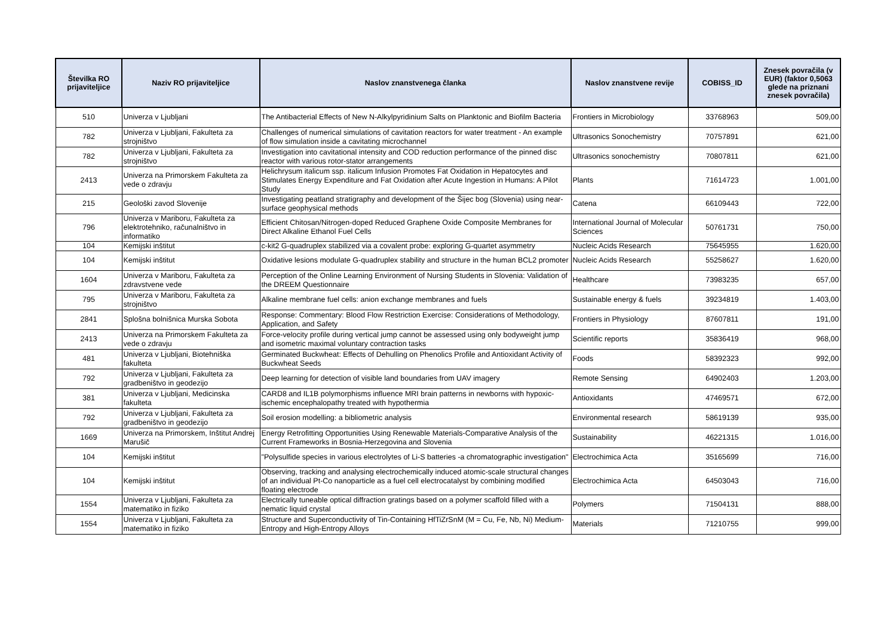| Številka RO prijaviteljice | Naziv RO prijaviteljice | Naslov znanstvenega članka | Naslov znanstvene revije | COBISS_ID | Znesek povračila (v EUR) (faktor 0,5063 glede na priznani znesek povračila) |
| --- | --- | --- | --- | --- | --- |
| 510 | Univerza v Ljubljani | The Antibacterial Effects of New N-Alkylpyridinium Salts on Planktonic and Biofilm Bacteria | Frontiers in Microbiology | 33768963 | 509,00 |
| 782 | Univerza v Ljubljani, Fakulteta za strojništvo | Challenges of numerical simulations of cavitation reactors for water treatment - An example of flow simulation inside a cavitating microchannel | Ultrasonics Sonochemistry | 70757891 | 621,00 |
| 782 | Univerza v Ljubljani, Fakulteta za strojništvo | Investigation into cavitational intensity and COD reduction performance of the pinned disc reactor with various rotor-stator arrangements | Ultrasonics sonochemistry | 70807811 | 621,00 |
| 2413 | Univerza na Primorskem Fakulteta za vede o zdravju | Helichrysum italicum ssp. italicum Infusion Promotes Fat Oxidation in Hepatocytes and Stimulates Energy Expenditure and Fat Oxidation after Acute Ingestion in Humans: A Pilot Study | Plants | 71614723 | 1.001,00 |
| 215 | Geološki zavod Slovenije | Investigating peatland stratigraphy and development of the Šijec bog (Slovenia) using near-surface geophysical methods | Catena | 66109443 | 722,00 |
| 796 | Univerza v Mariboru, Fakulteta za elektrotehniko, računalništvo in informatiko | Efficient Chitosan/Nitrogen-doped Reduced Graphene Oxide Composite Membranes for Direct Alkaline Ethanol Fuel Cells | International Journal of Molecular Sciences | 50761731 | 750,00 |
| 104 | Kemijski inštitut | c-kit2 G-quadruplex stabilized via a covalent probe: exploring G-quartet asymmetry | Nucleic Acids Research | 75645955 | 1.620,00 |
| 104 | Kemijski inštitut | Oxidative lesions modulate G-quadruplex stability and structure in the human BCL2 promoter | Nucleic Acids Research | 55258627 | 1.620,00 |
| 1604 | Univerza v Mariboru, Fakulteta za zdravstvene vede | Perception of the Online Learning Environment of Nursing Students in Slovenia: Validation of the DREEM Questionnaire | Healthcare | 73983235 | 657,00 |
| 795 | Univerza v Mariboru, Fakulteta za strojništvo | Alkaline membrane fuel cells: anion exchange membranes and fuels | Sustainable energy & fuels | 39234819 | 1.403,00 |
| 2841 | Splošna bolnišnica Murska Sobota | Response: Commentary: Blood Flow Restriction Exercise: Considerations of Methodology, Application, and Safety | Frontiers in Physiology | 87607811 | 191,00 |
| 2413 | Univerza na Primorskem Fakulteta za vede o zdravju | Force-velocity profile during vertical jump cannot be assessed using only bodyweight jump and isometric maximal voluntary contraction tasks | Scientific reports | 35836419 | 968,00 |
| 481 | Univerza v Ljubljani, Biotehniška fakulteta | Germinated Buckwheat: Effects of Dehulling on Phenolics Profile and Antioxidant Activity of Buckwheat Seeds | Foods | 58392323 | 992,00 |
| 792 | Univerza v Ljubljani, Fakulteta za gradbeništvo in geodezijo | Deep learning for detection of visible land boundaries from UAV imagery | Remote Sensing | 64902403 | 1.203,00 |
| 381 | Univerza v Ljubljani, Medicinska fakulteta | CARD8 and IL1B polymorphisms influence MRI brain patterns in newborns with hypoxic-ischemic encephalopathy treated with hypothermia | Antioxidants | 47469571 | 672,00 |
| 792 | Univerza v Ljubljani, Fakulteta za gradbeništvo in geodezijo | Soil erosion modelling: a bibliometric analysis | Environmental research | 58619139 | 935,00 |
| 1669 | Univerza na Primorskem, Inštitut Andrej Marušič | Energy Retrofitting Opportunities Using Renewable Materials-Comparative Analysis of the Current Frameworks in Bosnia-Herzegovina and Slovenia | Sustainability | 46221315 | 1.016,00 |
| 104 | Kemijski inštitut | "Polysulfide species in various electrolytes of Li-S batteries -a chromatographic investigation" | Electrochimica Acta | 35165699 | 716,00 |
| 104 | Kemijski inštitut | Observing, tracking and analysing electrochemically induced atomic-scale structural changes of an individual Pt-Co nanoparticle as a fuel cell electrocatalyst by combining modified floating electrode | Electrochimica Acta | 64503043 | 716,00 |
| 1554 | Univerza v Ljubljani, Fakulteta za matematiko in fiziko | Electrically tuneable optical diffraction gratings based on a polymer scaffold filled with a nematic liquid crystal | Polymers | 71504131 | 888,00 |
| 1554 | Univerza v Ljubljani, Fakulteta za matematiko in fiziko | Structure and Superconductivity of Tin-Containing HfTiZrSnM (M = Cu, Fe, Nb, Ni) Medium-Entropy and High-Entropy Alloys | Materials | 71210755 | 999,00 |